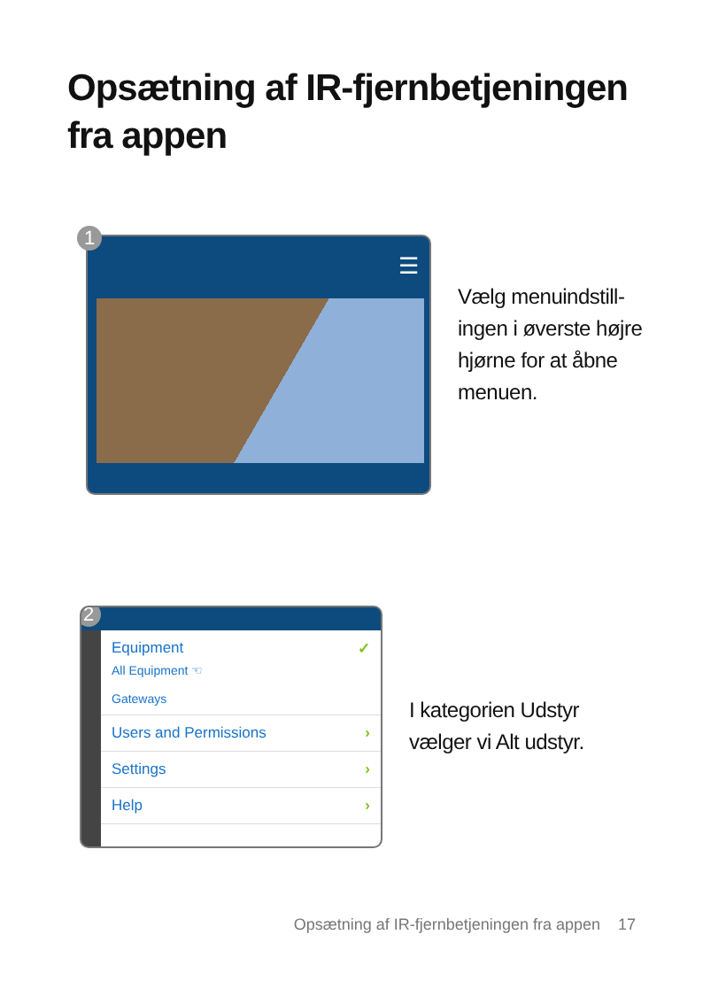Opsætning af IR-fjernbetjeningen
fra appen
1
☰
Vælg menuindstill-
ingen i øverste højre
hjørne for at åbne
menuen.
2
Equipment ✓
All Equipment ☜
Gateways
Users and Permissions ›
Settings ›
Help ›
I kategorien Udstyr
vælger vi Alt udstyr.
Opsætning af IR-fjernbetjeningen fra appen 17